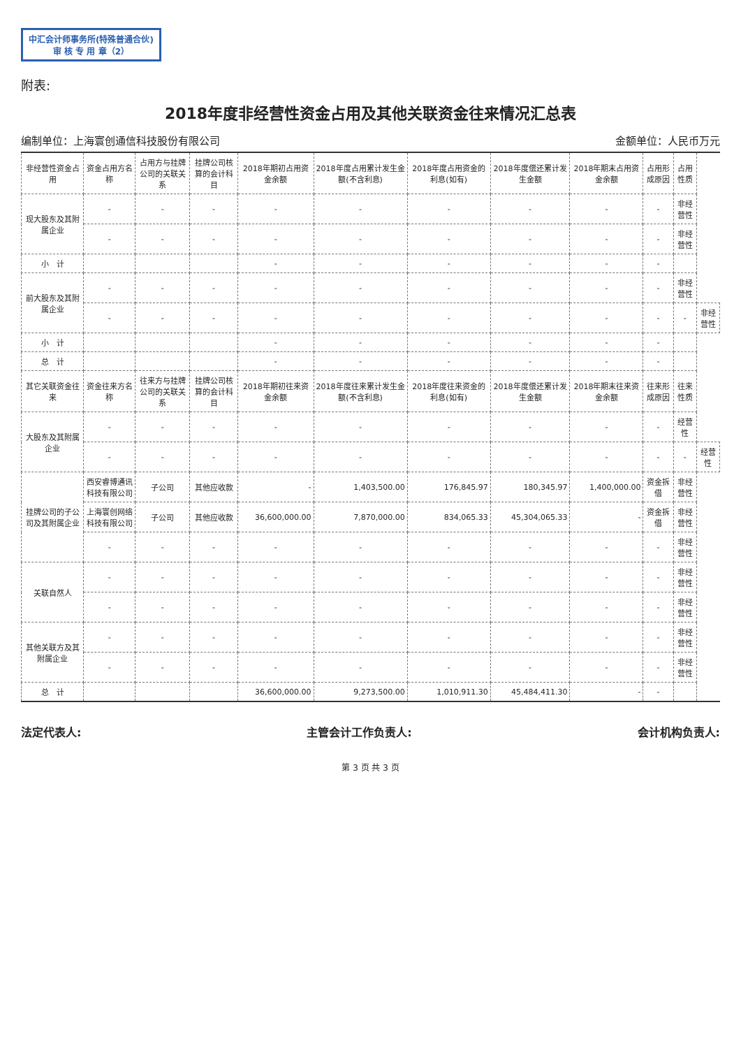中汇会计师事务所(特殊普通合伙)
审 核 专 用 章（2）
附表:
2018年度非经营性资金占用及其他关联资金往来情况汇总表
编制单位：上海寰创通信科技股份有限公司 金额单位：人民币万元
| 非经营性资金占用 | 资金占用方名称 | 占用方与挂牌公司的关联关系 | 挂牌公司核算的会计科目 | 2018年期初占用资金余额 | 2018年度占用累计发生金额(不含利息) | 2018年度占用资金的利息(如有) | 2018年度偿还累计发生金额 | 2018年期末占用资金余额 | 占用形成原因 | 占用性质 | |
| --- | --- | --- | --- | --- | --- | --- | --- | --- | --- | --- | --- |
| 现大股东及其附属企业 | - | - | - | - | - | - | - | - | - | 非经营性 | |
| | - | - | - | - | - | - | - | - | - | 非经营性 | |
| 小 计 | | | | - | - | - | - | - | - | | |
| 前大股东及其附属企业 | - | - | - | - | - | - | - | - | - | 非经营性 | |
| | - | - | - | - | - | - | - | - | - | - | 非经营性 |
| 小 计 | | | | - | - | - | - | - | - | | |
| 总 计 | | | | - | - | - | - | - | - | | |
| 其它关联资金往来 | 资金往来方名称 | 往来方与挂牌公司的关联关系 | 挂牌公司核算的会计科目 | 2018年期初往来资金余额 | 2018年度往来累计发生金额(不含利息) | 2018年度往来资金的利息(如有) | 2018年度偿还累计发生金额 | 2018年期末往来资金余额 | 往来形成原因 | 往来性质 | |
| 大股东及其附属企业 | - | - | - | - | - | - | - | - | - | 经营性 | |
| | - | - | - | - | - | - | - | - | - | - | 经营性 |
| 挂牌公司的子公司及其附属企业 | 西安睿博通讯科技有限公司 | 子公司 | 其他应收款 | - | 1,403,500.00 | 176,845.97 | 180,345.97 | 1,400,000.00 | 资金拆借 | 非经营性 | |
| | 上海寰创网络科技有限公司 | 子公司 | 其他应收款 | 36,600,000.00 | 7,870,000.00 | 834,065.33 | 45,304,065.33 | - | 资金拆借 | 非经营性 | |
| | - | - | - | - | - | - | - | - | - | 非经营性 | |
| 关联自然人 | - | - | - | - | - | - | - | - | - | 非经营性 | |
| | - | - | - | - | - | - | - | - | - | 非经营性 | |
| 其他关联方及其附属企业 | - | - | - | - | - | - | - | - | - | 非经营性 | |
| | - | - | - | - | - | - | - | - | - | 非经营性 | |
| 总 计 | | | | 36,600,000.00 | 9,273,500.00 | 1,010,911.30 | 45,484,411.30 | - | - | | |
法定代表人: 主管会计工作负责人: 会计机构负责人:
第 3 页 共 3 页